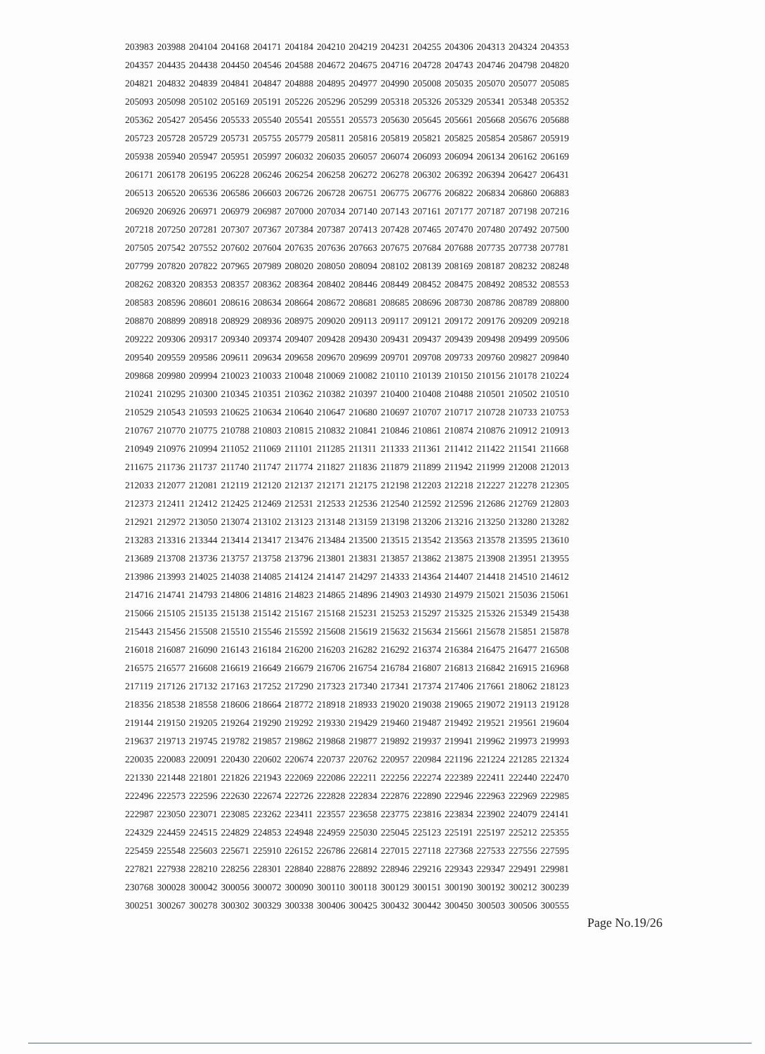| 203983 | 203988 | 204104 | 204168 | 204171 | 204184 | 204210 | 204219 | 204231 | 204255 | 204306 | 204313 | 204324 | 204353 |
| 204357 | 204435 | 204438 | 204450 | 204546 | 204588 | 204672 | 204675 | 204716 | 204728 | 204743 | 204746 | 204798 | 204820 |
| 204821 | 204832 | 204839 | 204841 | 204847 | 204888 | 204895 | 204977 | 204990 | 205008 | 205035 | 205070 | 205077 | 205085 |
| 205093 | 205098 | 205102 | 205169 | 205191 | 205226 | 205296 | 205299 | 205318 | 205326 | 205329 | 205341 | 205348 | 205352 |
| 205362 | 205427 | 205456 | 205533 | 205540 | 205541 | 205551 | 205573 | 205630 | 205645 | 205661 | 205668 | 205676 | 205688 |
| 205723 | 205728 | 205729 | 205731 | 205755 | 205779 | 205811 | 205816 | 205819 | 205821 | 205825 | 205854 | 205867 | 205919 |
| 205938 | 205940 | 205947 | 205951 | 205997 | 206032 | 206035 | 206057 | 206074 | 206093 | 206094 | 206134 | 206162 | 206169 |
| 206171 | 206178 | 206195 | 206228 | 206246 | 206254 | 206258 | 206272 | 206278 | 206302 | 206392 | 206394 | 206427 | 206431 |
| 206513 | 206520 | 206536 | 206586 | 206603 | 206726 | 206728 | 206751 | 206775 | 206776 | 206822 | 206834 | 206860 | 206883 |
| 206920 | 206926 | 206971 | 206979 | 206987 | 207000 | 207034 | 207140 | 207143 | 207161 | 207177 | 207187 | 207198 | 207216 |
| 207218 | 207250 | 207281 | 207307 | 207367 | 207384 | 207387 | 207413 | 207428 | 207465 | 207470 | 207480 | 207492 | 207500 |
| 207505 | 207542 | 207552 | 207602 | 207604 | 207635 | 207636 | 207663 | 207675 | 207684 | 207688 | 207735 | 207738 | 207781 |
| 207799 | 207820 | 207822 | 207965 | 207989 | 208020 | 208050 | 208094 | 208102 | 208139 | 208169 | 208187 | 208232 | 208248 |
| 208262 | 208320 | 208353 | 208357 | 208362 | 208364 | 208402 | 208446 | 208449 | 208452 | 208475 | 208492 | 208532 | 208553 |
| 208583 | 208596 | 208601 | 208616 | 208634 | 208664 | 208672 | 208681 | 208685 | 208696 | 208730 | 208786 | 208789 | 208800 |
| 208870 | 208899 | 208918 | 208929 | 208936 | 208975 | 209020 | 209113 | 209117 | 209121 | 209172 | 209176 | 209209 | 209218 |
| 209222 | 209306 | 209317 | 209340 | 209374 | 209407 | 209428 | 209430 | 209431 | 209437 | 209439 | 209498 | 209499 | 209506 |
| 209540 | 209559 | 209586 | 209611 | 209634 | 209658 | 209670 | 209699 | 209701 | 209708 | 209733 | 209760 | 209827 | 209840 |
| 209868 | 209980 | 209994 | 210023 | 210033 | 210048 | 210069 | 210082 | 210110 | 210139 | 210150 | 210156 | 210178 | 210224 |
| 210241 | 210295 | 210300 | 210345 | 210351 | 210362 | 210382 | 210397 | 210400 | 210408 | 210488 | 210501 | 210502 | 210510 |
| 210529 | 210543 | 210593 | 210625 | 210634 | 210640 | 210647 | 210680 | 210697 | 210707 | 210717 | 210728 | 210733 | 210753 |
| 210767 | 210770 | 210775 | 210788 | 210803 | 210815 | 210832 | 210841 | 210846 | 210861 | 210874 | 210876 | 210912 | 210913 |
| 210949 | 210976 | 210994 | 211052 | 211069 | 211101 | 211285 | 211311 | 211333 | 211361 | 211412 | 211422 | 211541 | 211668 |
| 211675 | 211736 | 211737 | 211740 | 211747 | 211774 | 211827 | 211836 | 211879 | 211899 | 211942 | 211999 | 212008 | 212013 |
| 212033 | 212077 | 212081 | 212119 | 212120 | 212137 | 212171 | 212175 | 212198 | 212203 | 212218 | 212227 | 212278 | 212305 |
| 212373 | 212411 | 212412 | 212425 | 212469 | 212531 | 212533 | 212536 | 212540 | 212592 | 212596 | 212686 | 212769 | 212803 |
| 212921 | 212972 | 213050 | 213074 | 213102 | 213123 | 213148 | 213159 | 213198 | 213206 | 213216 | 213250 | 213280 | 213282 |
| 213283 | 213316 | 213344 | 213414 | 213417 | 213476 | 213484 | 213500 | 213515 | 213542 | 213563 | 213578 | 213595 | 213610 |
| 213689 | 213708 | 213736 | 213757 | 213758 | 213796 | 213801 | 213831 | 213857 | 213862 | 213875 | 213908 | 213951 | 213955 |
| 213986 | 213993 | 214025 | 214038 | 214085 | 214124 | 214147 | 214297 | 214333 | 214364 | 214407 | 214418 | 214510 | 214612 |
| 214716 | 214741 | 214793 | 214806 | 214816 | 214823 | 214865 | 214896 | 214903 | 214930 | 214979 | 215021 | 215036 | 215061 |
| 215066 | 215105 | 215135 | 215138 | 215142 | 215167 | 215168 | 215231 | 215253 | 215297 | 215325 | 215326 | 215349 | 215438 |
| 215443 | 215456 | 215508 | 215510 | 215546 | 215592 | 215608 | 215619 | 215632 | 215634 | 215661 | 215678 | 215851 | 215878 |
| 216018 | 216087 | 216090 | 216143 | 216184 | 216200 | 216203 | 216282 | 216292 | 216374 | 216384 | 216475 | 216477 | 216508 |
| 216575 | 216577 | 216608 | 216619 | 216649 | 216679 | 216706 | 216754 | 216784 | 216807 | 216813 | 216842 | 216915 | 216968 |
| 217119 | 217126 | 217132 | 217163 | 217252 | 217290 | 217323 | 217340 | 217341 | 217374 | 217406 | 217661 | 218062 | 218123 |
| 218356 | 218538 | 218558 | 218606 | 218664 | 218772 | 218918 | 218933 | 219020 | 219038 | 219065 | 219072 | 219113 | 219128 |
| 219144 | 219150 | 219205 | 219264 | 219290 | 219292 | 219330 | 219429 | 219460 | 219487 | 219492 | 219521 | 219561 | 219604 |
| 219637 | 219713 | 219745 | 219782 | 219857 | 219862 | 219868 | 219877 | 219892 | 219937 | 219941 | 219962 | 219973 | 219993 |
| 220035 | 220083 | 220091 | 220430 | 220602 | 220674 | 220737 | 220762 | 220957 | 220984 | 221196 | 221224 | 221285 | 221324 |
| 221330 | 221448 | 221801 | 221826 | 221943 | 222069 | 222086 | 222211 | 222256 | 222274 | 222389 | 222411 | 222440 | 222470 |
| 222496 | 222573 | 222596 | 222630 | 222674 | 222726 | 222828 | 222834 | 222876 | 222890 | 222946 | 222963 | 222969 | 222985 |
| 222987 | 223050 | 223071 | 223085 | 223262 | 223411 | 223557 | 223658 | 223775 | 223816 | 223834 | 223902 | 224079 | 224141 |
| 224329 | 224459 | 224515 | 224829 | 224853 | 224948 | 224959 | 225030 | 225045 | 225123 | 225191 | 225197 | 225212 | 225355 |
| 225459 | 225548 | 225603 | 225671 | 225910 | 226152 | 226786 | 226814 | 227015 | 227118 | 227368 | 227533 | 227556 | 227595 |
| 227821 | 227938 | 228210 | 228256 | 228301 | 228840 | 228876 | 228892 | 228946 | 229216 | 229343 | 229347 | 229491 | 229981 |
| 230768 | 300028 | 300042 | 300056 | 300072 | 300090 | 300110 | 300118 | 300129 | 300151 | 300190 | 300192 | 300212 | 300239 |
| 300251 | 300267 | 300278 | 300302 | 300329 | 300338 | 300406 | 300425 | 300432 | 300442 | 300450 | 300503 | 300506 | 300555 |
Page No.19/26